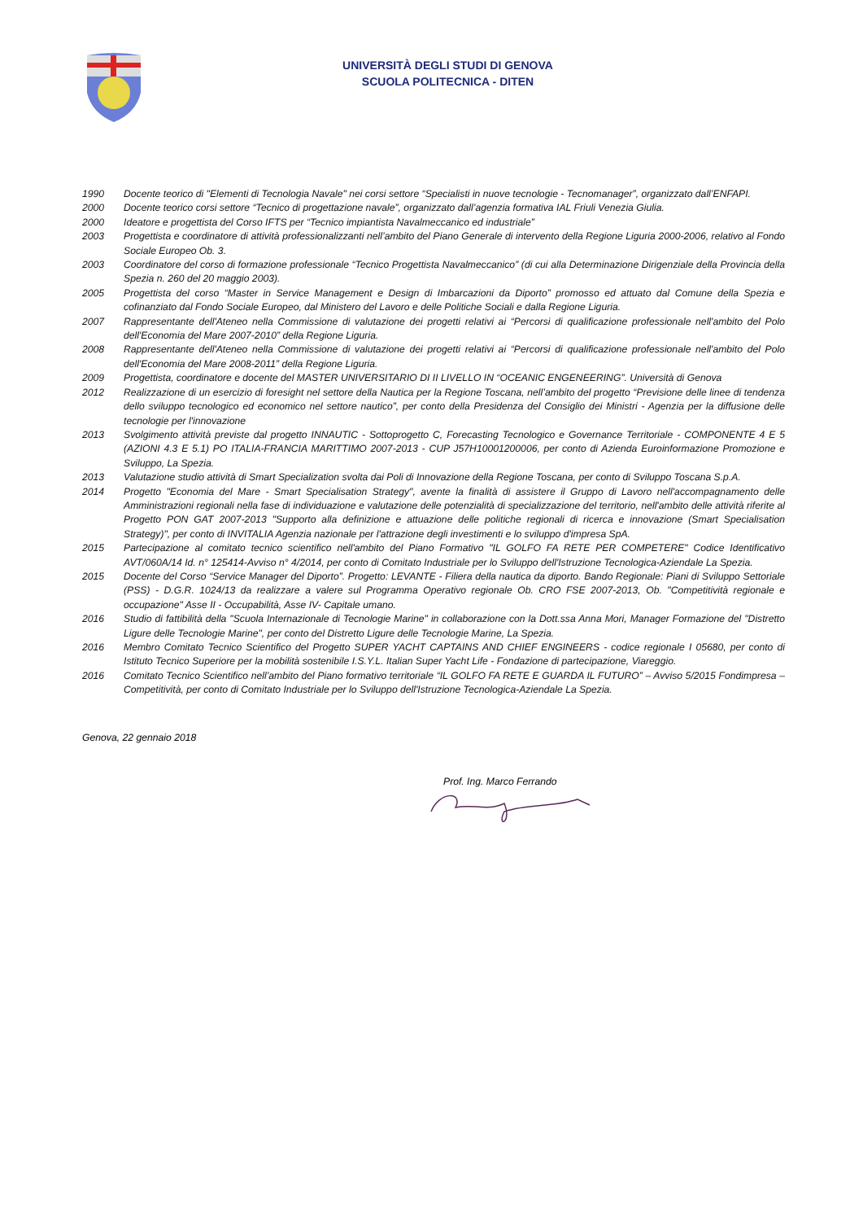UNIVERSITÀ DEGLI STUDI DI GENOVA
SCUOLA POLITECNICA - DITEN
1990 Docente teorico di "Elementi di Tecnologia Navale" nei corsi settore “Specialisti in nuove tecnologie - Tecnomanager”, organizzato dall’ENFAPI.
2000 Docente teorico corsi settore “Tecnico di progettazione navale”, organizzato dall’agenzia formativa IAL Friuli Venezia Giulia.
2000 Ideatore e progettista del Corso IFTS per “Tecnico impiantista Navalmeccanico ed industriale”
2003 Progettista e coordinatore di attività professionalizzanti nell’ambito del Piano Generale di intervento della Regione Liguria 2000-2006, relativo al Fondo Sociale Europeo Ob. 3.
2003 Coordinatore del corso di formazione professionale “Tecnico Progettista Navalmeccanico” (di cui alla Determinazione Dirigenziale della Provincia della Spezia n. 260 del 20 maggio 2003).
2005 Progettista del corso “Master in Service Management e Design di Imbarcazioni da Diporto” promosso ed attuato dal Comune della Spezia e cofinanziato dal Fondo Sociale Europeo, dal Ministero del Lavoro e delle Politiche Sociali e dalla Regione Liguria.
2007 Rappresentante dell'Ateneo nella Commissione di valutazione dei progetti relativi ai “Percorsi di qualificazione professionale nell'ambito del Polo dell'Economia del Mare 2007-2010” della Regione Liguria.
2008 Rappresentante dell'Ateneo nella Commissione di valutazione dei progetti relativi ai “Percorsi di qualificazione professionale nell'ambito del Polo dell'Economia del Mare 2008-2011” della Regione Liguria.
2009 Progettista, coordinatore e docente del MASTER UNIVERSITARIO DI II LIVELLO IN “OCEANIC ENGENEERING”. Università di Genova
2012 Realizzazione di un esercizio di foresight nel settore della Nautica per la Regione Toscana, nell’ambito del progetto “Previsione delle linee di tendenza dello sviluppo tecnologico ed economico nel settore nautico”, per conto della Presidenza del Consiglio dei Ministri - Agenzia per la diffusione delle tecnologie per l'innovazione
2013 Svolgimento attività previste dal progetto INNAUTIC - Sottoprogetto C, Forecasting Tecnologico e Governance Territoriale - COMPONENTE 4 E 5 (AZIONI 4.3 E 5.1) PO ITALIA-FRANCIA MARITTIMO 2007-2013 - CUP J57H10001200006, per conto di Azienda Euroinformazione Promozione e Sviluppo, La Spezia.
2013 Valutazione studio attività di Smart Specialization svolta dai Poli di Innovazione della Regione Toscana, per conto di Sviluppo Toscana S.p.A.
2014 Progetto "Economia del Mare - Smart Specialisation Strategy", avente la finalità di assistere il Gruppo di Lavoro nell'accompagnamento delle Amministrazioni regionali nella fase di individuazione e valutazione delle potenzialità di specializzazione del territorio, nell'ambito delle attività riferite al Progetto PON GAT 2007-2013 "Supporto alla definizione e attuazione delle politiche regionali di ricerca e innovazione (Smart Specialisation Strategy)", per conto di INVITALIA Agenzia nazionale per l'attrazione degli investimenti e lo sviluppo d'impresa SpA.
2015 Partecipazione al comitato tecnico scientifico nell'ambito del Piano Formativo "IL GOLFO FA RETE PER COMPETERE" Codice Identificativo AVT/060A/14 Id. n° 125414-Avviso n° 4/2014, per conto di Comitato Industriale per lo Sviluppo dell'Istruzione Tecnologica-Aziendale La Spezia.
2015 Docente del Corso “Service Manager del Diporto”. Progetto: LEVANTE - Filiera della nautica da diporto. Bando Regionale: Piani di Sviluppo Settoriale (PSS) - D.G.R. 1024/13 da realizzare a valere sul Programma Operativo regionale Ob. CRO FSE 2007-2013, Ob. "Competitività regionale e occupazione" Asse II - Occupabilità, Asse IV- Capitale umano.
2016 Studio di fattibilità della "Scuola Internazionale di Tecnologie Marine" in collaborazione con la Dott.ssa Anna Mori, Manager Formazione del "Distretto Ligure delle Tecnologie Marine", per conto del Distretto Ligure delle Tecnologie Marine, La Spezia.
2016 Membro Comitato Tecnico Scientifico del Progetto SUPER YACHT CAPTAINS AND CHIEF ENGINEERS - codice regionale I 05680, per conto di Istituto Tecnico Superiore per la mobilità sostenibile I.S.Y.L. Italian Super Yacht Life - Fondazione di partecipazione, Viareggio.
2016 Comitato Tecnico Scientifico nell’ambito del Piano formativo territoriale “IL GOLFO FA RETE E GUARDA IL FUTURO” – Avviso 5/2015 Fondimpresa – Competitività, per conto di Comitato Industriale per lo Sviluppo dell'Istruzione Tecnologica-Aziendale La Spezia.
Genova, 22 gennaio 2018
Prof. Ing. Marco Ferrando